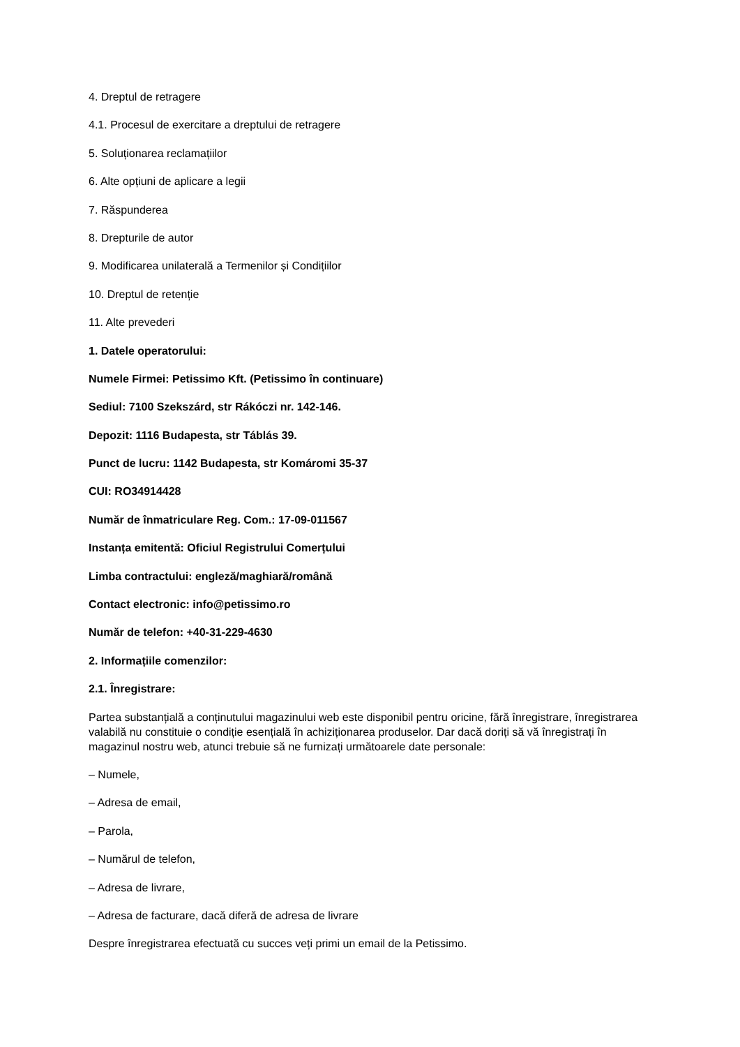4. Dreptul de retragere
4.1. Procesul de exercitare a dreptului de retragere
5. Soluționarea reclamațiilor
6. Alte opțiuni de aplicare a legii
7. Răspunderea
8. Drepturile de autor
9. Modificarea unilaterală a Termenilor și Condițiilor
10. Dreptul de retenție
11. Alte prevederi
1. Datele operatorului:
Numele Firmei: Petissimo Kft. (Petissimo în continuare)
Sediul: 7100 Szekszárd, str Rákóczi nr. 142-146.
Depozit: 1116 Budapesta, str Táblás 39.
Punct de lucru: 1142 Budapesta, str Komáromi 35-37
CUI: RO34914428
Număr de înmatriculare Reg. Com.: 17-09-011567
Instanța emitentă: Oficiul Registrului Comerțului
Limba contractului: engleză/maghiară/română
Contact electronic: info@petissimo.ro
Număr de telefon: +40-31-229-4630
2. Informațiile comenzilor:
2.1. Înregistrare:
Partea substanțială a conținutului magazinului web este disponibil pentru oricine, fără înregistrare, înregistrarea valabilă nu constituie o condiție esențială în achiziționarea produselor. Dar dacă doriți să vă înregistrați în magazinul nostru web, atunci trebuie să ne furnizați următoarele date personale:
– Numele,
– Adresa de email,
– Parola,
– Numărul de telefon,
– Adresa de livrare,
– Adresa de facturare, dacă diferă de adresa de livrare
Despre înregistrarea efectuată cu succes veți primi un email de la Petissimo.